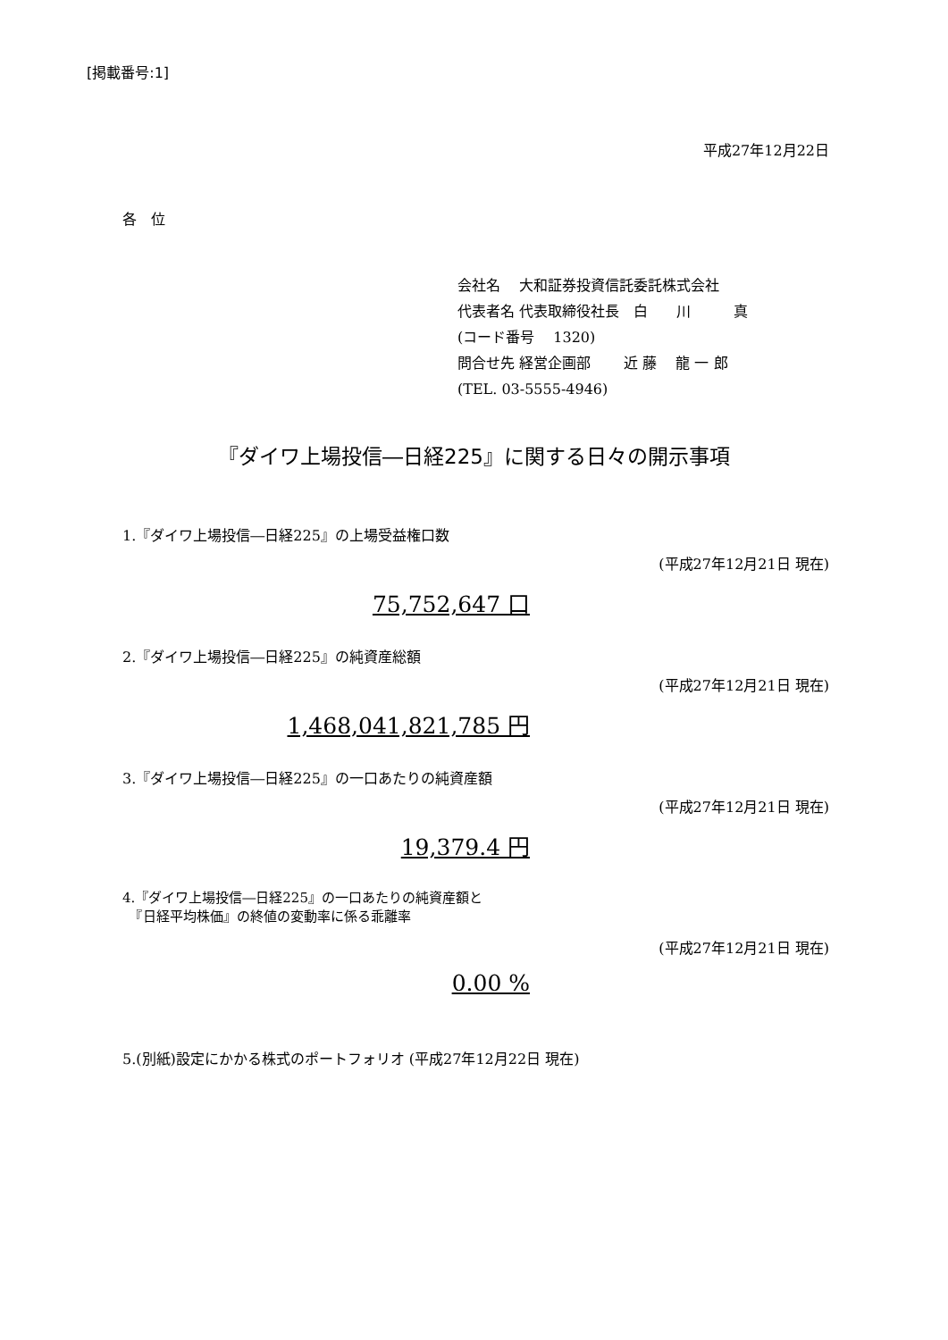[掲載番号:1]
平成27年12月22日
各　位
会社名　 大和証券投資信託委託株式会社
代表者名 代表取締役社長　白　　川　　　真
(コード番号　 1320)
問合せ先 経営企画部　　 近 藤　 龍 一 郎
(TEL. 03-5555-4946)
『ダイワ上場投信―日経225』に関する日々の開示事項
1.『ダイワ上場投信―日経225』の上場受益権口数
(平成27年12月21日 現在)
75,752,647 口
2.『ダイワ上場投信―日経225』の純資産総額
(平成27年12月21日 現在)
1,468,041,821,785 円
3.『ダイワ上場投信―日経225』の一口あたりの純資産額
(平成27年12月21日 現在)
19,379.4 円
4.『ダイワ上場投信―日経225』の一口あたりの純資産額と
　『日経平均株価』の終値の変動率に係る乖離率
(平成27年12月21日 現在)
0.00 %
5.(別紙)設定にかかる株式のポートフォリオ (平成27年12月22日 現在)